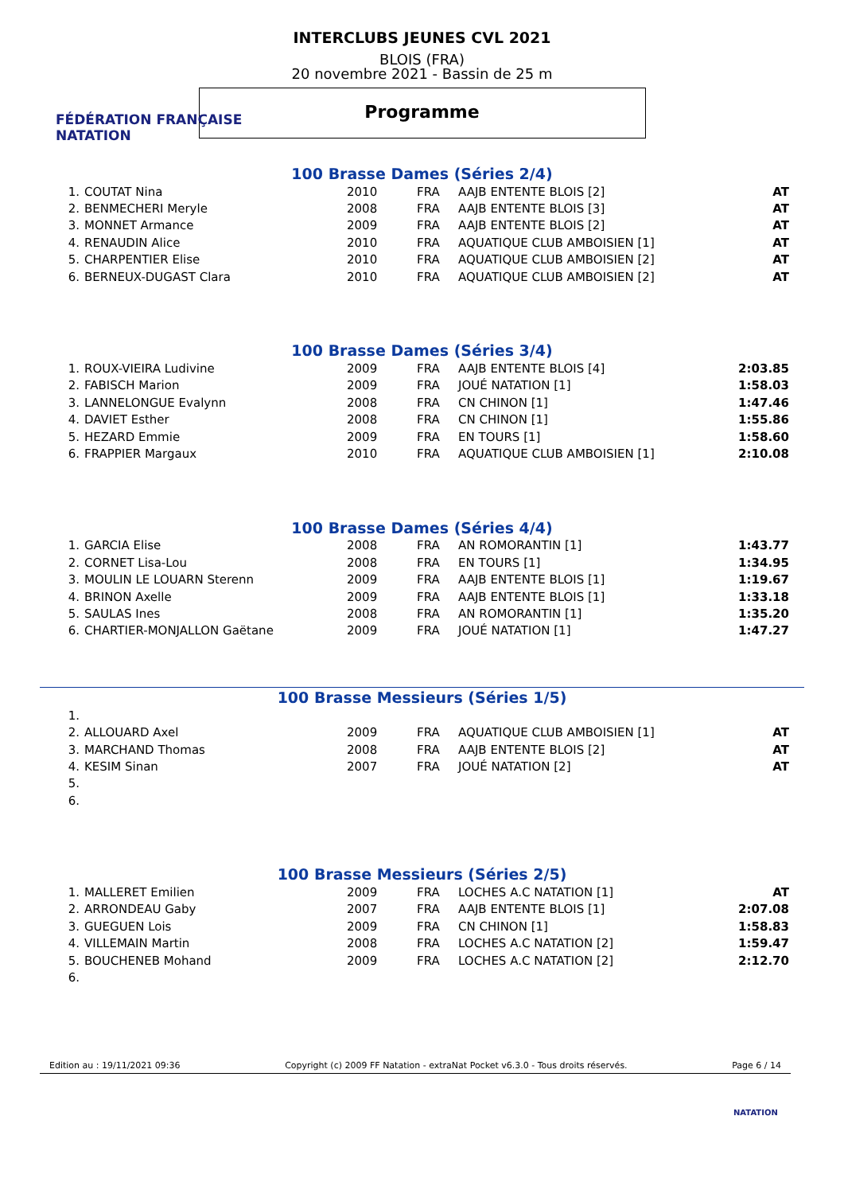FÉDÉRATION FRANÇAISE
NATATION
INTERCLUBS JEUNES CVL 2021
BLOIS (FRA)
20 novembre 2021 - Bassin de 25 m
Programme
100 Brasse Dames (Séries 2/4)
| 1. | COUTAT Nina | 2010 | FRA | AAJB ENTENTE BLOIS [2] | AT |
| 2. | BENMECHERI Meryle | 2008 | FRA | AAJB ENTENTE BLOIS [3] | AT |
| 3. | MONNET Armance | 2009 | FRA | AAJB ENTENTE BLOIS [2] | AT |
| 4. | RENAUDIN Alice | 2010 | FRA | AQUATIQUE CLUB AMBOISIEN [1] | AT |
| 5. | CHARPENTIER Elise | 2010 | FRA | AQUATIQUE CLUB AMBOISIEN [2] | AT |
| 6. | BERNEUX-DUGAST Clara | 2010 | FRA | AQUATIQUE CLUB AMBOISIEN [2] | AT |
100 Brasse Dames (Séries 3/4)
| 1. | ROUX-VIEIRA Ludivine | 2009 | FRA | AAJB ENTENTE BLOIS [4] | 2:03.85 |
| 2. | FABISCH Marion | 2009 | FRA | JOUÉ NATATION [1] | 1:58.03 |
| 3. | LANNELONGUE Evalynn | 2008 | FRA | CN CHINON [1] | 1:47.46 |
| 4. | DAVIET Esther | 2008 | FRA | CN CHINON [1] | 1:55.86 |
| 5. | HEZARD Emmie | 2009 | FRA | EN TOURS [1] | 1:58.60 |
| 6. | FRAPPIER Margaux | 2010 | FRA | AQUATIQUE CLUB AMBOISIEN [1] | 2:10.08 |
100 Brasse Dames (Séries 4/4)
| 1. | GARCIA Elise | 2008 | FRA | AN ROMORANTIN [1] | 1:43.77 |
| 2. | CORNET Lisa-Lou | 2008 | FRA | EN TOURS [1] | 1:34.95 |
| 3. | MOULIN LE LOUARN Sterenn | 2009 | FRA | AAJB ENTENTE BLOIS [1] | 1:19.67 |
| 4. | BRINON Axelle | 2009 | FRA | AAJB ENTENTE BLOIS [1] | 1:33.18 |
| 5. | SAULAS Ines | 2008 | FRA | AN ROMORANTIN [1] | 1:35.20 |
| 6. | CHARTIER-MONJALLON Gaëtane | 2009 | FRA | JOUÉ NATATION [1] | 1:47.27 |
100 Brasse Messieurs (Séries 1/5)
| 1. | | | | | |
| 2. | ALLOUARD Axel | 2009 | FRA | AQUATIQUE CLUB AMBOISIEN [1] | AT |
| 3. | MARCHAND Thomas | 2008 | FRA | AAJB ENTENTE BLOIS [2] | AT |
| 4. | KESIM Sinan | 2007 | FRA | JOUÉ NATATION [2] | AT |
| 5. | | | | | |
| 6. | | | | | |
100 Brasse Messieurs (Séries 2/5)
| 1. | MALLERET Emilien | 2009 | FRA | LOCHES A.C NATATION [1] | AT |
| 2. | ARRONDEAU Gaby | 2007 | FRA | AAJB ENTENTE BLOIS [1] | 2:07.08 |
| 3. | GUEGUEN Lois | 2009 | FRA | CN CHINON [1] | 1:58.83 |
| 4. | VILLEMAIN Martin | 2008 | FRA | LOCHES A.C NATATION [2] | 1:59.47 |
| 5. | BOUCHENEB Mohand | 2009 | FRA | LOCHES A.C NATATION [2] | 2:12.70 |
| 6. | | | | | |
Edition au : 19/11/2021 09:36 Copyright (c) 2009 FF Natation - extraNat Pocket v6.3.0 - Tous droits réservés. Page 6 / 14
NATATION